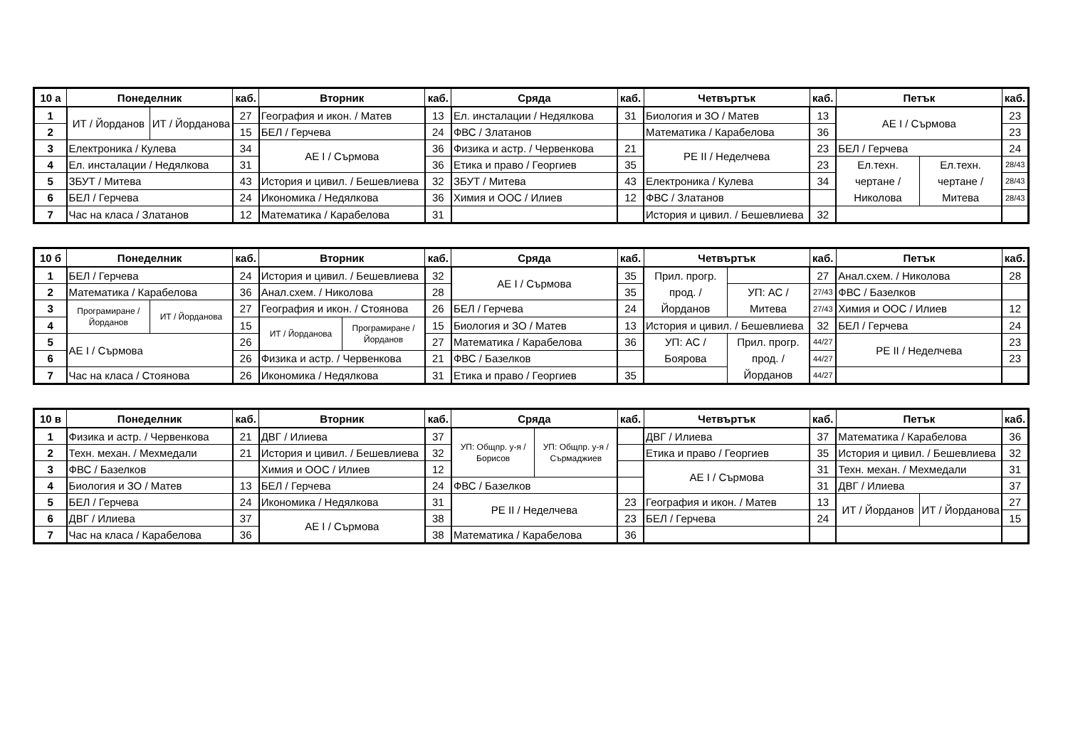| 10 а | Понеделник | | каб. | Вторник | каб. | Сряда | каб. | Четвъртък | каб. | Петък | | каб. |
| --- | --- | --- | --- | --- | --- | --- | --- | --- | --- | --- | --- | --- |
| 1 | ИТ / Йорданов | ИТ / Йорданова | 27 | География и икон. / Матев | 13 | Ел. инсталации / Недялкова | 31 | Биология и ЗО / Матев | 13 | АЕ I / Сърмова | | 23 |
| 2 | | | 15 | БЕЛ / Герчева | 24 | ФВС / Златанов | | Математика / Карабелова | 36 | | | 23 |
| 3 | Електроника / Кулева | | 34 | АЕ I / Сърмова | 36 | Физика и астр. / Червенкова | 21 | РЕ II / Неделчева | 23 | БЕЛ / Герчева | | 24 |
| 4 | Ел. инсталации / Недялкова | | 31 | | 36 | Етика и право / Георгиев | 35 | | 23 | Ел.техн. чертане / Николова | Ел.техн. чертане / Митева | 28/43 |
| 5 | ЗБУТ / Митева | | 43 | История и цивил. / Бешевлиева | 32 | ЗБУТ / Митева | 43 | Електроника / Кулева | 34 | | | 28/43 |
| 6 | БЕЛ / Герчева | | 24 | Икономика / Недялкова | 36 | Химия и ООС / Илиев | 12 | ФВС / Златанов | | | | 28/43 |
| 7 | Час на класа / Златанов | | 12 | Математика / Карабелова | 31 | | | История и цивил. / Бешевлиева | 32 | | | |
| 10 б | Понеделник | | каб. | Вторник | | каб. | Сряда | каб. | Четвъртък | | каб. | Петък | каб. |
| --- | --- | --- | --- | --- | --- | --- | --- | --- | --- | --- | --- | --- | --- |
| 1 | БЕЛ / Герчева | | 24 | История и цивил. / Бешевлиева | | 32 | АЕ I / Сърмова | 35 | Прил. прогр. прод. / Йорданов | | 27 | Анал.схем. / Николова | 28 |
| 2 | Математика / Карабелова | | 36 | Анал.схем. / Николова | | 28 | | 35 | | УП: АС / Митева | 27/43 | ФВС / Базелков | |
| 3 | Програмиране / Йорданов | ИТ / Йорданова | 27 | География и икон. / Стоянова | | 26 | БЕЛ / Герчева | 24 | | | 27/43 | Химия и ООС / Илиев | 12 |
| 4 | | | 15 | ИТ / Йорданова | Програмиране / Йорданов | 15 | Биология и ЗО / Матев | 13 | История и цивил. / Бешевлиева | | 32 | БЕЛ / Герчева | 24 |
| 5 | АЕ I / Сърмова | | 26 | | | 27 | Математика / Карабелова | 36 | УП: АС / Боярова | Прил. прогр. прод. / Йорданов | 44/27 | РЕ II / Неделчева | 23 |
| 6 | | | 26 | Физика и астр. / Червенкова | | 21 | ФВС / Базелков | | | | 44/27 | | 23 |
| 7 | Час на класа / Стоянова | | 26 | Икономика / Недялкова | | 31 | Етика и право / Георгиев | 35 | | | 44/27 | | |
| 10 в | Понеделник | каб. | Вторник | каб. | Сряда | | каб. | Четвъртък | каб. | Петък | | каб. |
| --- | --- | --- | --- | --- | --- | --- | --- | --- | --- | --- | --- | --- |
| 1 | Физика и астр. / Червенкова | 21 | ДВГ / Илиева | 37 | УП: Общпр. у-я / Борисов | УП: Общпр. у-я / Сърмаджиев | | ДВГ / Илиева | 37 | Математика / Карабелова | | 36 |
| 2 | Техн. механ. / Мехмедали | 21 | История и цивил. / Бешевлиева | 32 | | | | Етика и право / Георгиев | 35 | История и цивил. / Бешевлиева | | 32 |
| 3 | ФВС / Базелков | | Химия и ООС / Илиев | 12 | | | | АЕ I / Сърмова | 31 | Техн. механ. / Мехмедали | | 31 |
| 4 | Биология и ЗО / Матев | 13 | БЕЛ / Герчева | 24 | ФВС / Базелков | | | | 31 | ДВГ / Илиева | | 37 |
| 5 | БЕЛ / Герчева | 24 | Икономика / Недялкова | 31 | РЕ II / Неделчева | | 23 | География и икон. / Матев | 13 | ИТ / Йорданов | ИТ / Йорданова | 27 |
| 6 | ДВГ / Илиева | 37 | АЕ I / Сърмова | 38 | | | 23 | БЕЛ / Герчева | 24 | | | 15 |
| 7 | Час на класа / Карабелова | 36 | | 38 | Математика / Карабелова | | 36 | | | | | |